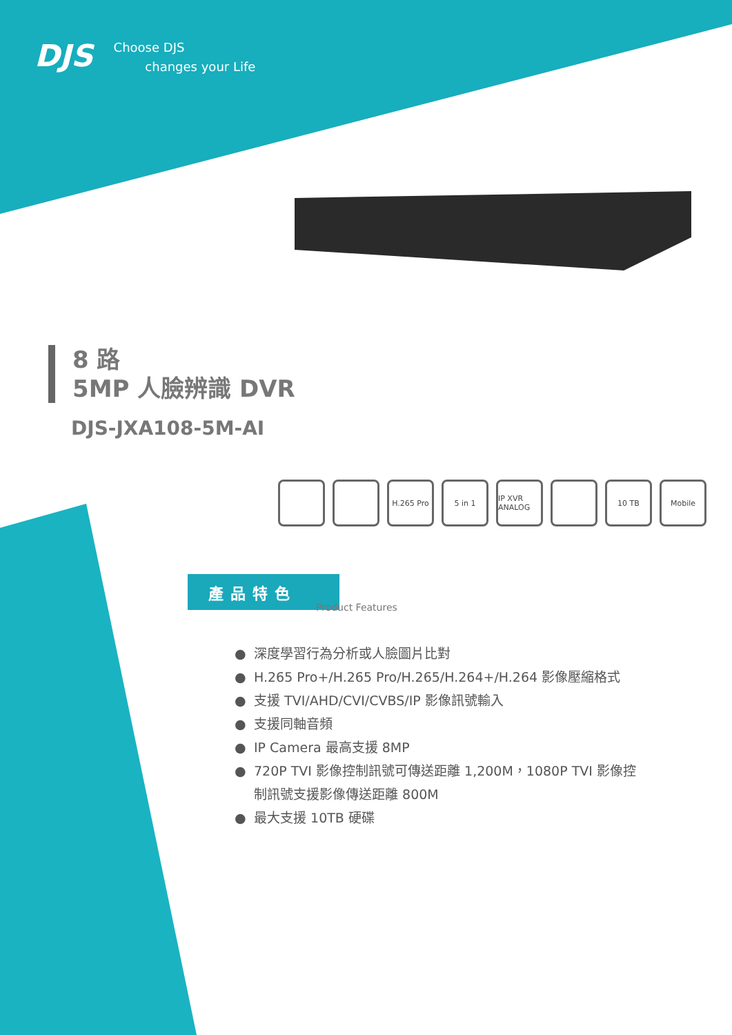DJS
Choose DJS
changes your Life
8 路
5MP 人臉辨識 DVR
DJS-JXA108-5M-AI
H.265 Pro 5 in 1 IP XVR ANALOG
10 TB Mobile
產品特色
Product Features
● 深度學習行為分析或人臉圖片比對
● H.265 Pro+/H.265 Pro/H.265/H.264+/H.264 影像壓縮格式
● 支援 TVI/AHD/CVI/CVBS/IP 影像訊號輸入
● 支援同軸音頻
● IP Camera 最高支援 8MP
● 720P TVI 影像控制訊號可傳送距離 1,200M，1080P TVI 影像控制訊號支援影像傳送距離 800M
● 最大支援 10TB 硬碟